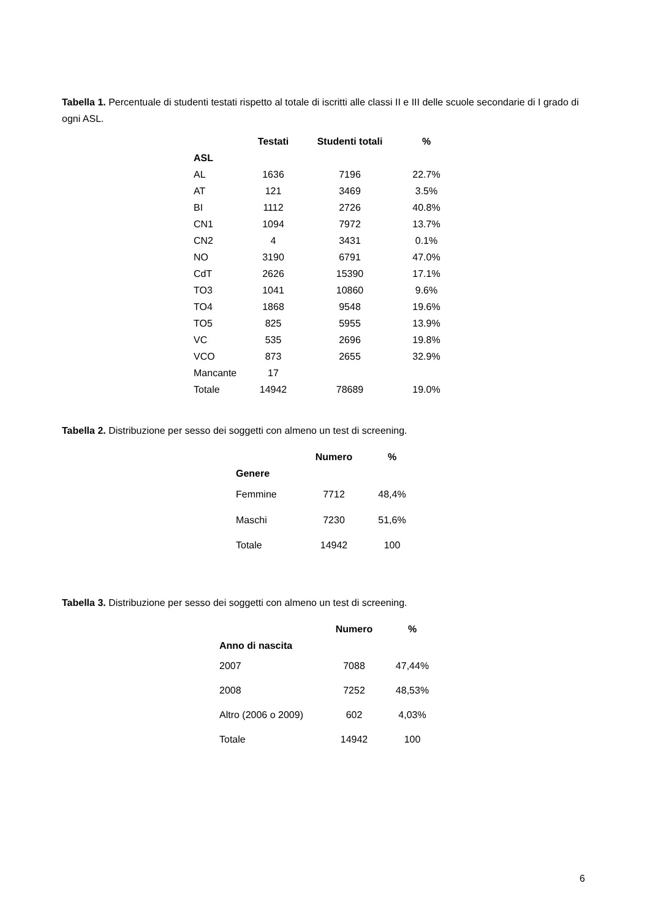Tabella 1. Percentuale di studenti testati rispetto al totale di iscritti alle classi II e III delle scuole secondarie di I grado di ogni ASL.
| | Testati | Studenti totali | % |
| --- | --- | --- | --- |
| ASL | | | |
| AL | 1636 | 7196 | 22.7% |
| AT | 121 | 3469 | 3.5% |
| BI | 1112 | 2726 | 40.8% |
| CN1 | 1094 | 7972 | 13.7% |
| CN2 | 4 | 3431 | 0.1% |
| NO | 3190 | 6791 | 47.0% |
| CdT | 2626 | 15390 | 17.1% |
| TO3 | 1041 | 10860 | 9.6% |
| TO4 | 1868 | 9548 | 19.6% |
| TO5 | 825 | 5955 | 13.9% |
| VC | 535 | 2696 | 19.8% |
| VCO | 873 | 2655 | 32.9% |
| Mancante | 17 | | |
| Totale | 14942 | 78689 | 19.0% |
Tabella 2. Distribuzione per sesso dei soggetti con almeno un test di screening.
| | Numero | % |
| --- | --- | --- |
| Genere | | |
| Femmine | 7712 | 48,4% |
| Maschi | 7230 | 51,6% |
| Totale | 14942 | 100 |
Tabella 3. Distribuzione per sesso dei soggetti con almeno un test di screening.
| | Numero | % |
| --- | --- | --- |
| Anno di nascita | | |
| 2007 | 7088 | 47,44% |
| 2008 | 7252 | 48,53% |
| Altro (2006 o 2009) | 602 | 4,03% |
| Totale | 14942 | 100 |
6